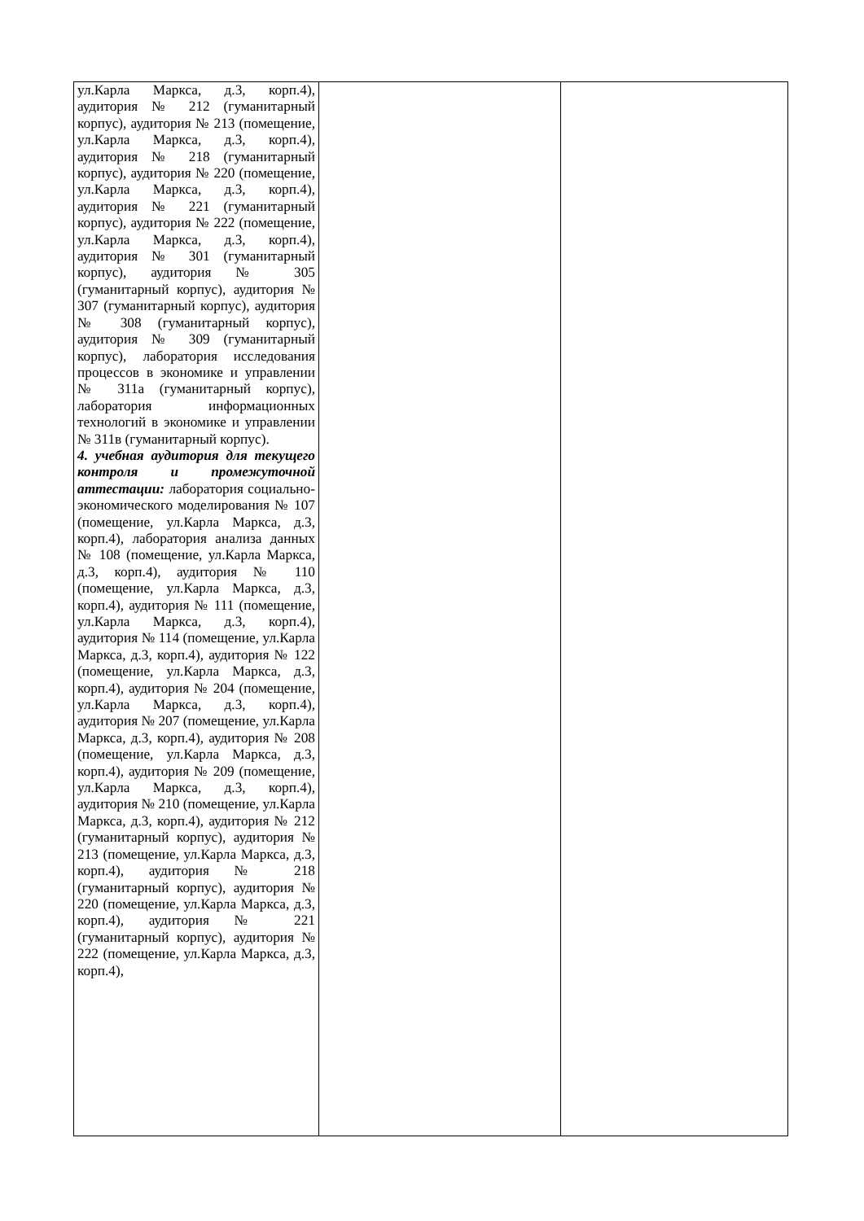| ул.Карла Маркса, д.3, корп.4), аудитория № 212 (гуманитарный корпус), аудитория № 213 (помещение, ул.Карла Маркса, д.3, корп.4), аудитория № 218 (гуманитарный корпус), аудитория № 220 (помещение, ул.Карла Маркса, д.3, корп.4), аудитория № 221 (гуманитарный корпус), аудитория № 222 (помещение, ул.Карла Маркса, д.3, корп.4), аудитория № 301 (гуманитарный корпус), аудитория № 305 (гуманитарный корпус), аудитория № 307 (гуманитарный корпус), аудитория № 308 (гуманитарный корпус), аудитория № 309 (гуманитарный корпус), лаборатория исследования процессов в экономике и управлении № 311а (гуманитарный корпус), лаборатория информационных технологий в экономике и управлении № 311в (гуманитарный корпус). 4. учебная аудитория для текущего контроля и промежуточной аттестации: лаборатория социально-экономического моделирования № 107 (помещение, ул.Карла Маркса, д.3, корп.4), лаборатория анализа данных № 108 (помещение, ул.Карла Маркса, д.3, корп.4), аудитория № 110 (помещение, ул.Карла Маркса, д.3, корп.4), аудитория № 111 (помещение, ул.Карла Маркса, д.3, корп.4), аудитория № 114 (помещение, ул.Карла Маркса, д.3, корп.4), аудитория № 122 (помещение, ул.Карла Маркса, д.3, корп.4), аудитория № 204 (помещение, ул.Карла Маркса, д.3, корп.4), аудитория № 207 (помещение, ул.Карла Маркса, д.3, корп.4), аудитория № 208 (помещение, ул.Карла Маркса, д.3, корп.4), аудитория № 209 (помещение, ул.Карла Маркса, д.3, корп.4), аудитория № 210 (помещение, ул.Карла Маркса, д.3, корп.4), аудитория № 212 (гуманитарный корпус), аудитория № 213 (помещение, ул.Карла Маркса, д.3, корп.4), аудитория № 218 (гуманитарный корпус), аудитория № 220 (помещение, ул.Карла Маркса, д.3, корп.4), аудитория № 221 (гуманитарный корпус), аудитория № 222 (помещение, ул.Карла Маркса, д.3, корп.4), | | |